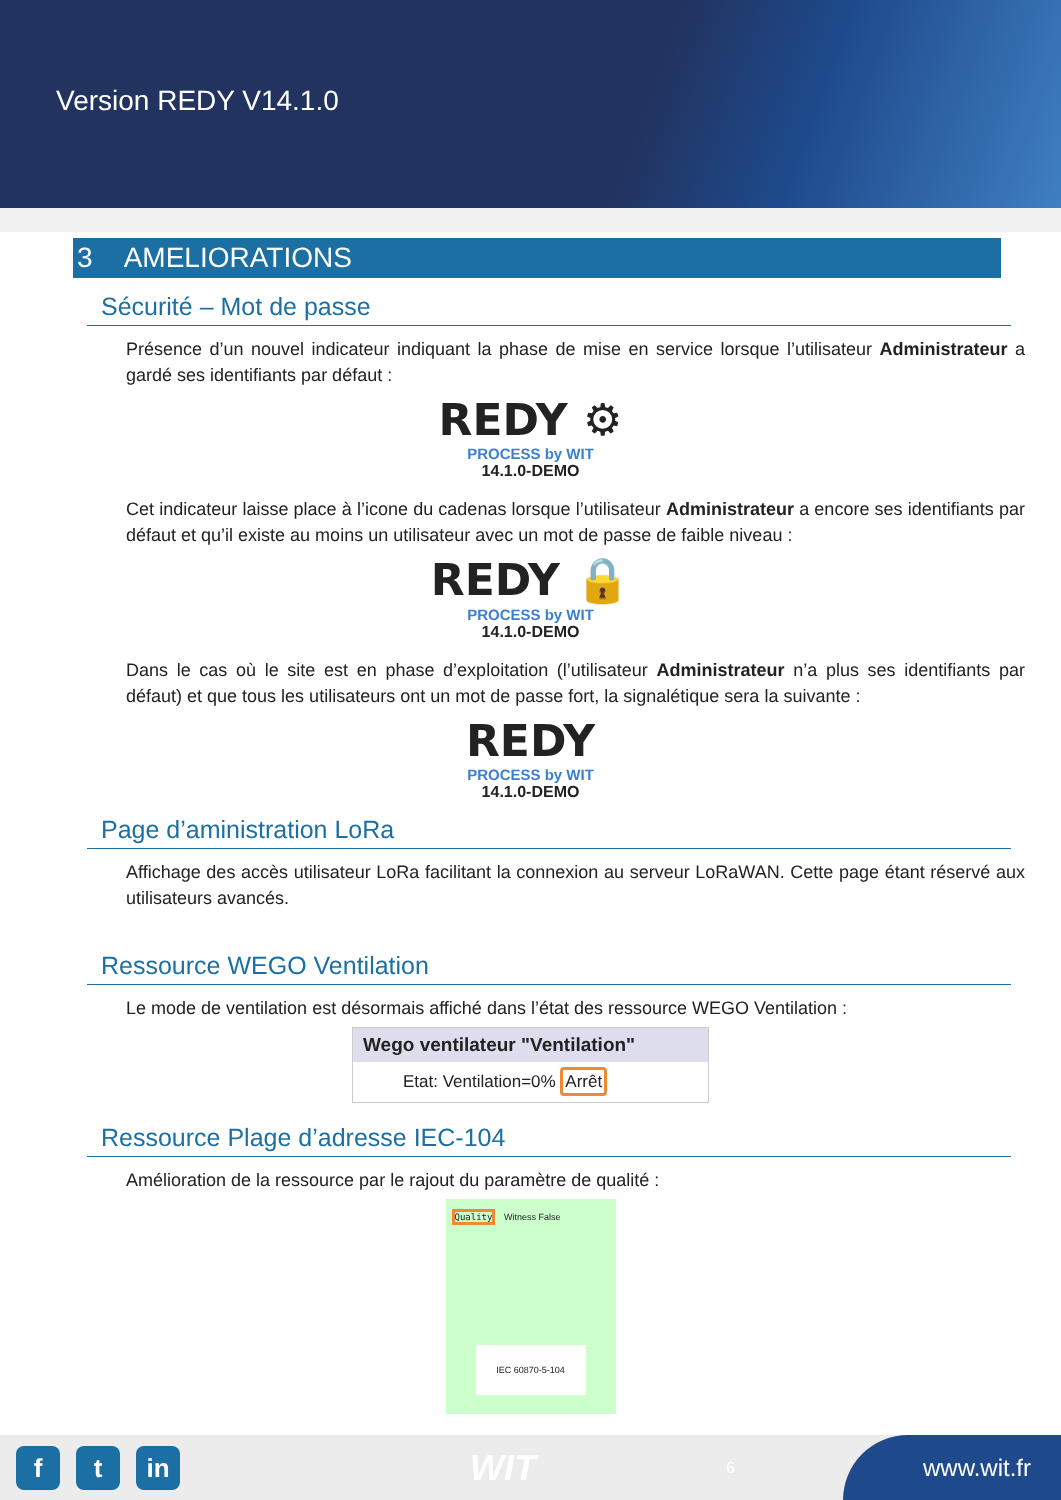Version REDY V14.1.0
3 AMELIORATIONS
Sécurité – Mot de passe
Présence d’un nouvel indicateur indiquant la phase de mise en service lorsque l’utilisateur Administrateur a gardé ses identifiants par défaut :
REDY ⚙
PROCESS by WIT
14.1.0-DEMO
Cet indicateur laisse place à l’icone du cadenas lorsque l’utilisateur Administrateur a encore ses identifiants par défaut et qu’il existe au moins un utilisateur avec un mot de passe de faible niveau :
REDY 🔒
PROCESS by WIT
14.1.0-DEMO
Dans le cas où le site est en phase d’exploitation (l’utilisateur Administrateur n’a plus ses identifiants par défaut) et que tous les utilisateurs ont un mot de passe fort, la signalétique sera la suivante :
REDY
PROCESS by WIT
14.1.0-DEMO
Page d’aministration LoRa
Affichage des accès utilisateur LoRa facilitant la connexion au serveur LoRaWAN. Cette page étant réservé aux utilisateurs avancés.
Ressource WEGO Ventilation
Le mode de ventilation est désormais affiché dans l’état des ressource WEGO Ventilation :
Wego ventilateur "Ventilation"
Etat: Ventilation=0% Arrêt
Ressource Plage d’adresse IEC-104
Amélioration de la ressource par le rajout du paramètre de qualité :
Quality Witness False
IEC 60870-5-104
f t in
WIT
6
www.wit.fr